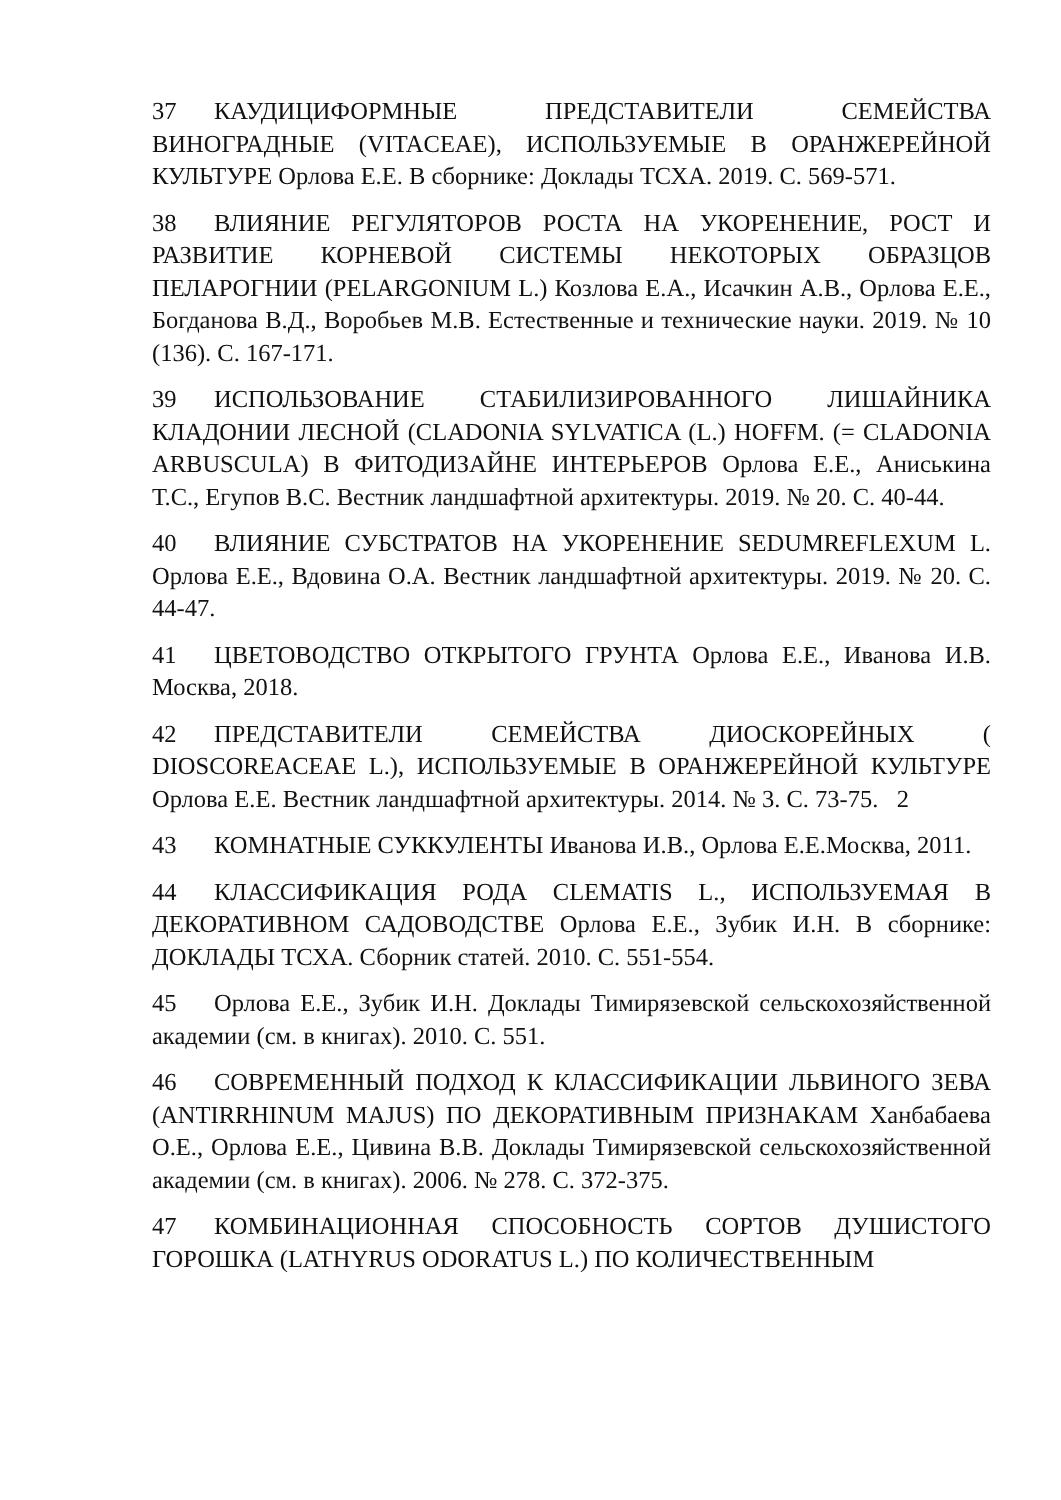37 КАУДИЦИФОРМНЫЕ ПРЕДСТАВИТЕЛИ СЕМЕЙСТВА ВИНОГРАДНЫЕ (VITACEAE), ИСПОЛЬЗУЕМЫЕ В ОРАНЖЕРЕЙНОЙ КУЛЬТУРЕ Орлова Е.Е. В сборнике: Доклады ТСХА. 2019. С. 569-571.
38 ВЛИЯНИЕ РЕГУЛЯТОРОВ РОСТА НА УКОРЕНЕНИЕ, РОСТ И РАЗВИТИЕ КОРНЕВОЙ СИСТЕМЫ НЕКОТОРЫХ ОБРАЗЦОВ ПЕЛАРОГНИИ (PELARGONIUM L.) Козлова Е.А., Исачкин А.В., Орлова Е.Е., Богданова В.Д., Воробьев М.В. Естественные и технические науки. 2019. № 10 (136). С. 167-171.
39 ИСПОЛЬЗОВАНИЕ СТАБИЛИЗИРОВАННОГО ЛИШАЙНИКА КЛАДОНИИ ЛЕСНОЙ (CLADONIA SYLVATICA (L.) HOFFM. (= CLADONIA ARBUSCULA) В ФИТОДИЗАЙНЕ ИНТЕРЬЕРОВ Орлова Е.Е., Аниськина Т.С., Егупов В.С. Вестник ландшафтной архитектуры. 2019. № 20. С. 40-44.
40 ВЛИЯНИЕ СУБСТРАТОВ НА УКОРЕНЕНИЕ SEDUMREFLEXUM L. Орлова Е.Е., Вдовина О.А. Вестник ландшафтной архитектуры. 2019. № 20. С. 44-47.
41 ЦВЕТОВОДСТВО ОТКРЫТОГО ГРУНТА Орлова Е.Е., Иванова И.В. Москва, 2018.
42 ПРЕДСТАВИТЕЛИ СЕМЕЙСТВА ДИОСКОРЕЙНЫХ ( DIOSCOREACEAE L.), ИСПОЛЬЗУЕМЫЕ В ОРАНЖЕРЕЙНОЙ КУЛЬТУРЕ Орлова Е.Е. Вестник ландшафтной архитектуры. 2014. № 3. С. 73-75. 2
43 КОМНАТНЫЕ СУККУЛЕНТЫ Иванова И.В., Орлова Е.Е.Москва, 2011.
44 КЛАССИФИКАЦИЯ РОДА CLEMATIS L., ИСПОЛЬЗУЕМАЯ В ДЕКОРАТИВНОМ САДОВОДСТВЕ Орлова Е.Е., Зубик И.Н. В сборнике: ДОКЛАДЫ ТСХА. Сборник статей. 2010. С. 551-554.
45 Орлова Е.Е., Зубик И.Н. Доклады Тимирязевской сельскохозяйственной академии (см. в книгах). 2010. С. 551.
46 СОВРЕМЕННЫЙ ПОДХОД К КЛАССИФИКАЦИИ ЛЬВИНОГО ЗЕВА (ANTIRRHINUM MAJUS) ПО ДЕКОРАТИВНЫМ ПРИЗНАКАМ Ханбабаева О.Е., Орлова Е.Е., Цивина В.В. Доклады Тимирязевской сельскохозяйственной академии (см. в книгах). 2006. № 278. С. 372-375.
47 КОМБИНАЦИОННАЯ СПОСОБНОСТЬ СОРТОВ ДУШИСТОГО ГОРОШКА (LATHYRUS ODORATUS L.) ПО КОЛИЧЕСТВЕННЫМ